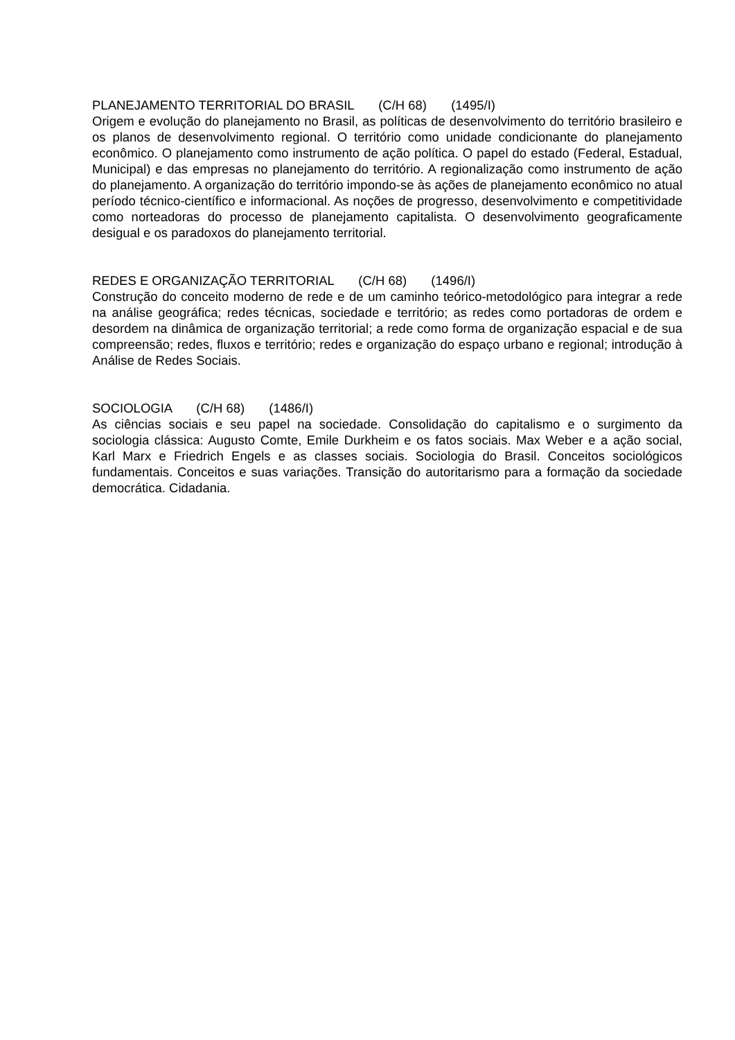PLANEJAMENTO TERRITORIAL DO BRASIL (C/H 68) (1495/I)
Origem e evolução do planejamento no Brasil, as políticas de desenvolvimento do território brasileiro e os planos de desenvolvimento regional. O território como unidade condicionante do planejamento econômico. O planejamento como instrumento de ação política. O papel do estado (Federal, Estadual, Municipal) e das empresas no planejamento do território. A regionalização como instrumento de ação do planejamento. A organização do território impondo-se às ações de planejamento econômico no atual período técnico-científico e informacional. As noções de progresso, desenvolvimento e competitividade como norteadoras do processo de planejamento capitalista. O desenvolvimento geograficamente desigual e os paradoxos do planejamento territorial.
REDES E ORGANIZAÇÃO TERRITORIAL (C/H 68) (1496/I)
Construção do conceito moderno de rede e de um caminho teórico-metodológico para integrar a rede na análise geográfica; redes técnicas, sociedade e território; as redes como portadoras de ordem e desordem na dinâmica de organização territorial; a rede como forma de organização espacial e de sua compreensão; redes, fluxos e território; redes e organização do espaço urbano e regional; introdução à Análise de Redes Sociais.
SOCIOLOGIA (C/H 68) (1486/I)
As ciências sociais e seu papel na sociedade. Consolidação do capitalismo e o surgimento da sociologia clássica: Augusto Comte, Emile Durkheim e os fatos sociais. Max Weber e a ação social, Karl Marx e Friedrich Engels e as classes sociais. Sociologia do Brasil. Conceitos sociológicos fundamentais. Conceitos e suas variações. Transição do autoritarismo para a formação da sociedade democrática. Cidadania.